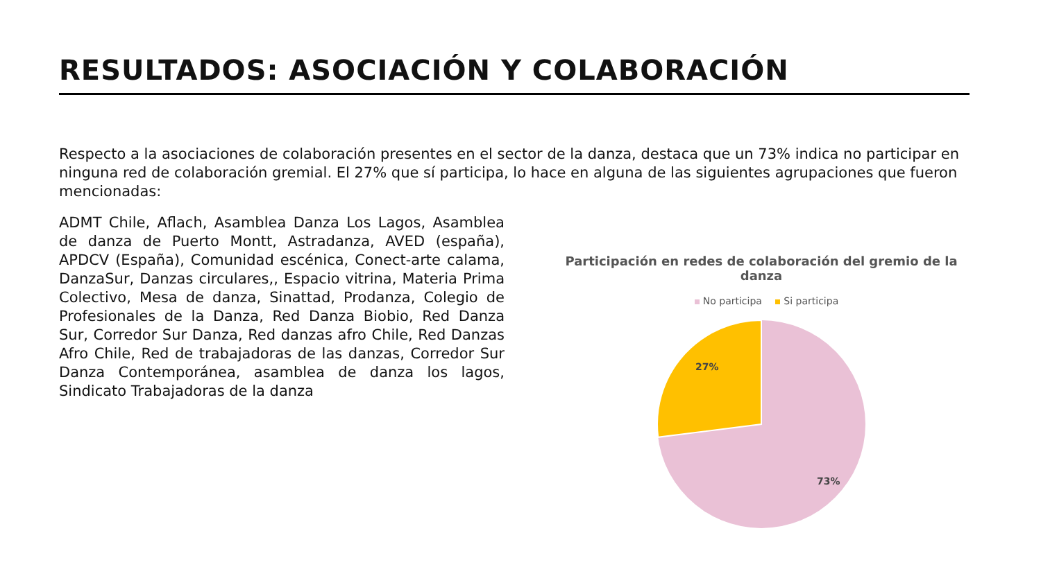RESULTADOS: ASOCIACIÓN Y COLABORACIÓN
Respecto a la asociaciones de colaboración presentes en el sector de la danza, destaca que un 73% indica no participar en ninguna red de colaboración gremial. El 27% que sí participa, lo hace en alguna de las siguientes agrupaciones que fueron mencionadas:
ADMT Chile, Aflach, Asamblea Danza Los Lagos, Asamblea de danza de Puerto Montt, Astradanza, AVED (españa), APDCV (España), Comunidad escénica, Conect-arte calama, DanzaSur, Danzas circulares,, Espacio vitrina, Materia Prima Colectivo, Mesa de danza, Sinattad, Prodanza, Colegio de Profesionales de la Danza, Red Danza Biobio, Red Danza Sur, Corredor Sur Danza, Red danzas afro Chile, Red Danzas Afro Chile, Red de trabajadoras de las danzas, Corredor Sur Danza Contemporánea, asamblea de danza los lagos, Sindicato Trabajadoras de la danza
Participación en redes de colaboración del gremio de la danza
No participa Si participa
27%
73%